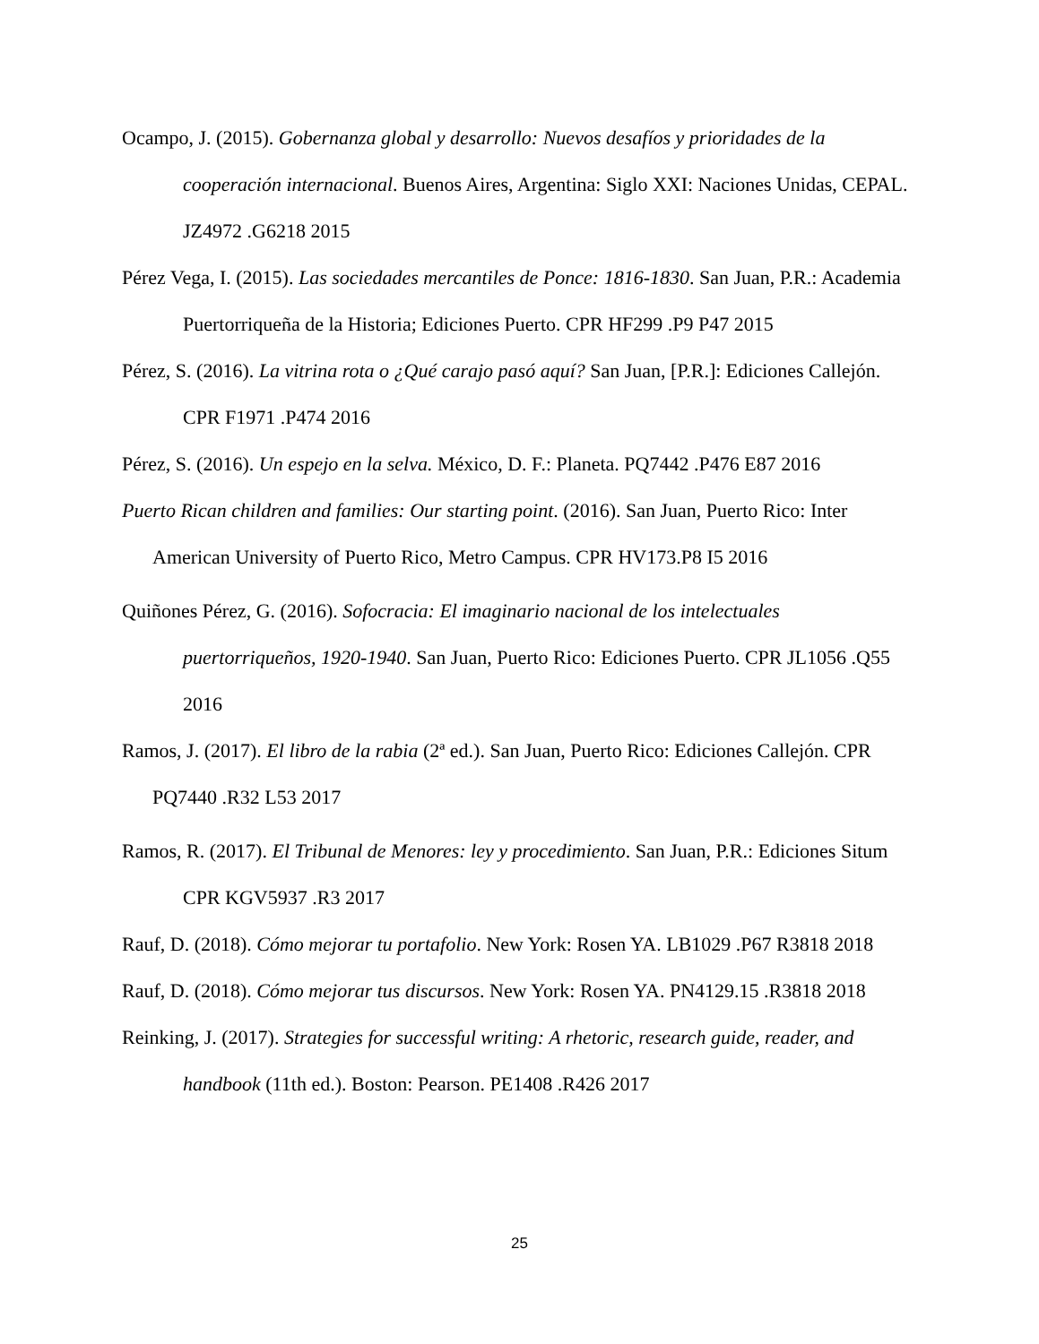Ocampo, J. (2015). Gobernanza global y desarrollo: Nuevos desafíos y prioridades de la cooperación internacional. Buenos Aires, Argentina: Siglo XXI: Naciones Unidas, CEPAL. JZ4972 .G6218 2015
Pérez Vega, I. (2015). Las sociedades mercantiles de Ponce: 1816-1830. San Juan, P.R.: Academia Puertorriqueña de la Historia; Ediciones Puerto. CPR HF299 .P9 P47 2015
Pérez, S. (2016). La vitrina rota o ¿Qué carajo pasó aquí? San Juan, [P.R.]: Ediciones Callejón. CPR F1971 .P474 2016
Pérez, S. (2016). Un espejo en la selva. México, D. F.: Planeta. PQ7442 .P476 E87 2016
Puerto Rican children and families: Our starting point. (2016). San Juan, Puerto Rico: Inter American University of Puerto Rico, Metro Campus. CPR HV173.P8 I5 2016
Quiñones Pérez, G. (2016). Sofocracia: El imaginario nacional de los intelectuales puertorriqueños, 1920-1940. San Juan, Puerto Rico: Ediciones Puerto. CPR JL1056 .Q55 2016
Ramos, J. (2017). El libro de la rabia (2ª ed.). San Juan, Puerto Rico: Ediciones Callejón. CPR PQ7440 .R32 L53 2017
Ramos, R. (2017). El Tribunal de Menores: ley y procedimiento. San Juan, P.R.: Ediciones Situm CPR KGV5937 .R3 2017
Rauf, D. (2018). Cómo mejorar tu portafolio. New York: Rosen YA. LB1029 .P67 R3818 2018
Rauf, D. (2018). Cómo mejorar tus discursos. New York: Rosen YA. PN4129.15 .R3818 2018
Reinking, J. (2017). Strategies for successful writing: A rhetoric, research guide, reader, and handbook (11th ed.). Boston: Pearson. PE1408 .R426 2017
25